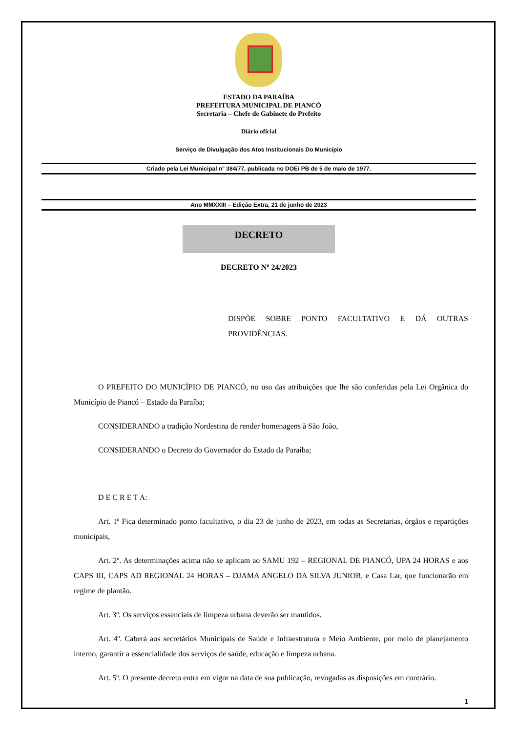ESTADO DA PARAÍBA
PREFEITURA MUNICIPAL DE PIANCÓ
Secretaria – Chefe de Gabinete do Prefeito
Diário oficial
Serviço de Divulgação dos Atos Institucionais Do Município
Criado pela Lei Municipal n° 384/77, publicada no DOE/ PB de 5 de maio de 1977.
Ano MMXXIII – Edição Extra, 21 de junho de 2023
DECRETO
DECRETO Nº 24/2023
DISPÕE SOBRE PONTO FACULTATIVO E DÁ OUTRAS PROVIDÊNCIAS.
O PREFEITO DO MUNICÍPIO DE PIANCÓ, no uso das atribuições que lhe são conferidas pela Lei Orgânica do Município de Piancó – Estado da Paraíba;
CONSIDERANDO a tradição Nordestina de render homenagens à São João,
CONSIDERANDO o Decreto do Governador do Estado da Paraíba;
D E C R E T A:
Art. 1º Fica determinado ponto facultativo, o dia 23 de junho de 2023, em todas as Secretarias, órgãos e repartições municipais,
Art. 2º. As determinações acima não se aplicam ao SAMU 192 – REGIONAL DE PIANCÓ, UPA 24 HORAS e aos CAPS III, CAPS AD REGIONAL 24 HORAS – DJAMA ANGELO DA SILVA JUNIOR, e Casa Lar, que funcionarão em regime de plantão.
Art. 3º. Os serviços essenciais de limpeza urbana deverão ser mantidos.
Art. 4º. Caberá aos secretários Municipais de Saúde e Infraestrutura e Meio Ambiente, por meio de planejamento interno, garantir a essencialidade dos serviços de saúde, educação e limpeza urbana.
Art. 5º. O presente decreto entra em vigor na data de sua publicação, revogadas as disposições em contrário.
1